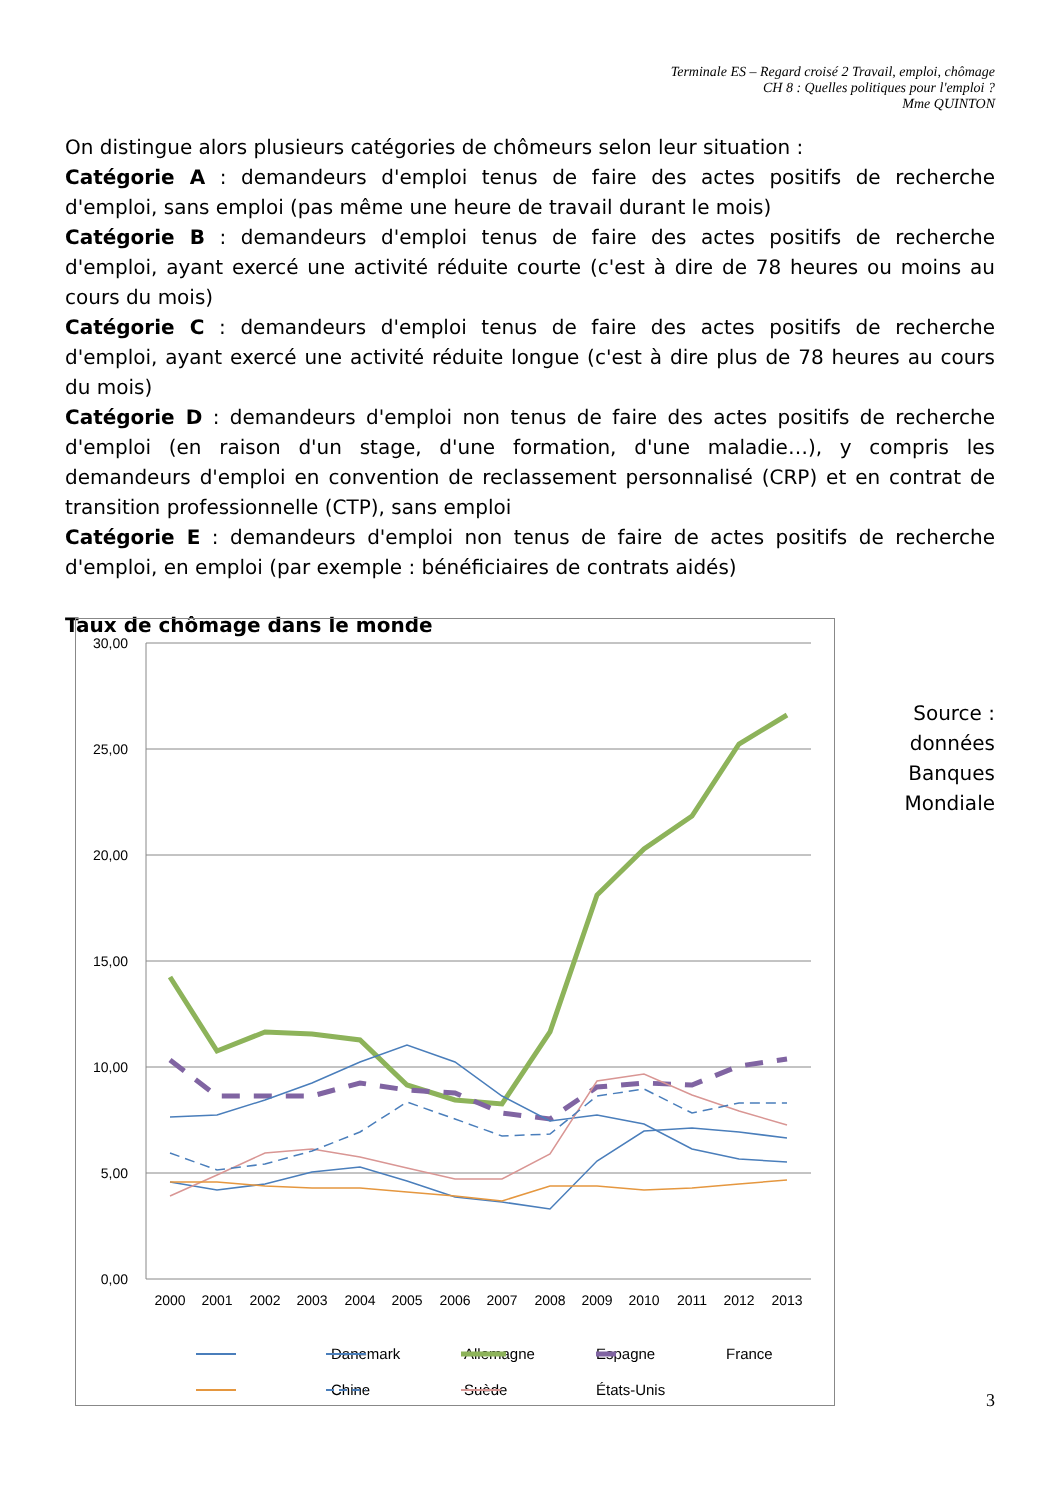Terminale ES – Regard croisé 2 Travail, emploi, chômage
CH 8 : Quelles politiques pour l'emploi ?
Mme QUINTON
On distingue alors plusieurs catégories de chômeurs selon leur situation :
Catégorie A : demandeurs d'emploi tenus de faire des actes positifs de recherche d'emploi, sans emploi (pas même une heure de travail durant le mois)
Catégorie B : demandeurs d'emploi tenus de faire des actes positifs de recherche d'emploi, ayant exercé une activité réduite courte (c'est à dire de 78 heures ou moins au cours du mois)
Catégorie C : demandeurs d'emploi tenus de faire des actes positifs de recherche d'emploi, ayant exercé une activité réduite longue (c'est à dire plus de 78 heures au cours du mois)
Catégorie D : demandeurs d'emploi non tenus de faire des actes positifs de recherche d'emploi (en raison d'un stage, d'une formation, d'une maladie…), y compris les demandeurs d'emploi en convention de reclassement personnalisé (CRP) et en contrat de transition professionnelle (CTP), sans emploi
Catégorie E : demandeurs d'emploi non tenus de faire de actes positifs de recherche d'emploi, en emploi (par exemple : bénéficiaires de contrats aidés)
Taux de chômage dans le monde
30,00
25,00
20,00
15,00
10,00
5,00
0,00
2000
2001
2002
2003
2004
2005
2006
2007
2008
2009
2010
2011
2012
2013
Danemark
Allemagne
Espagne
France
Chine
Suède
États-Unis
Source :
données
Banques
Mondiale
3